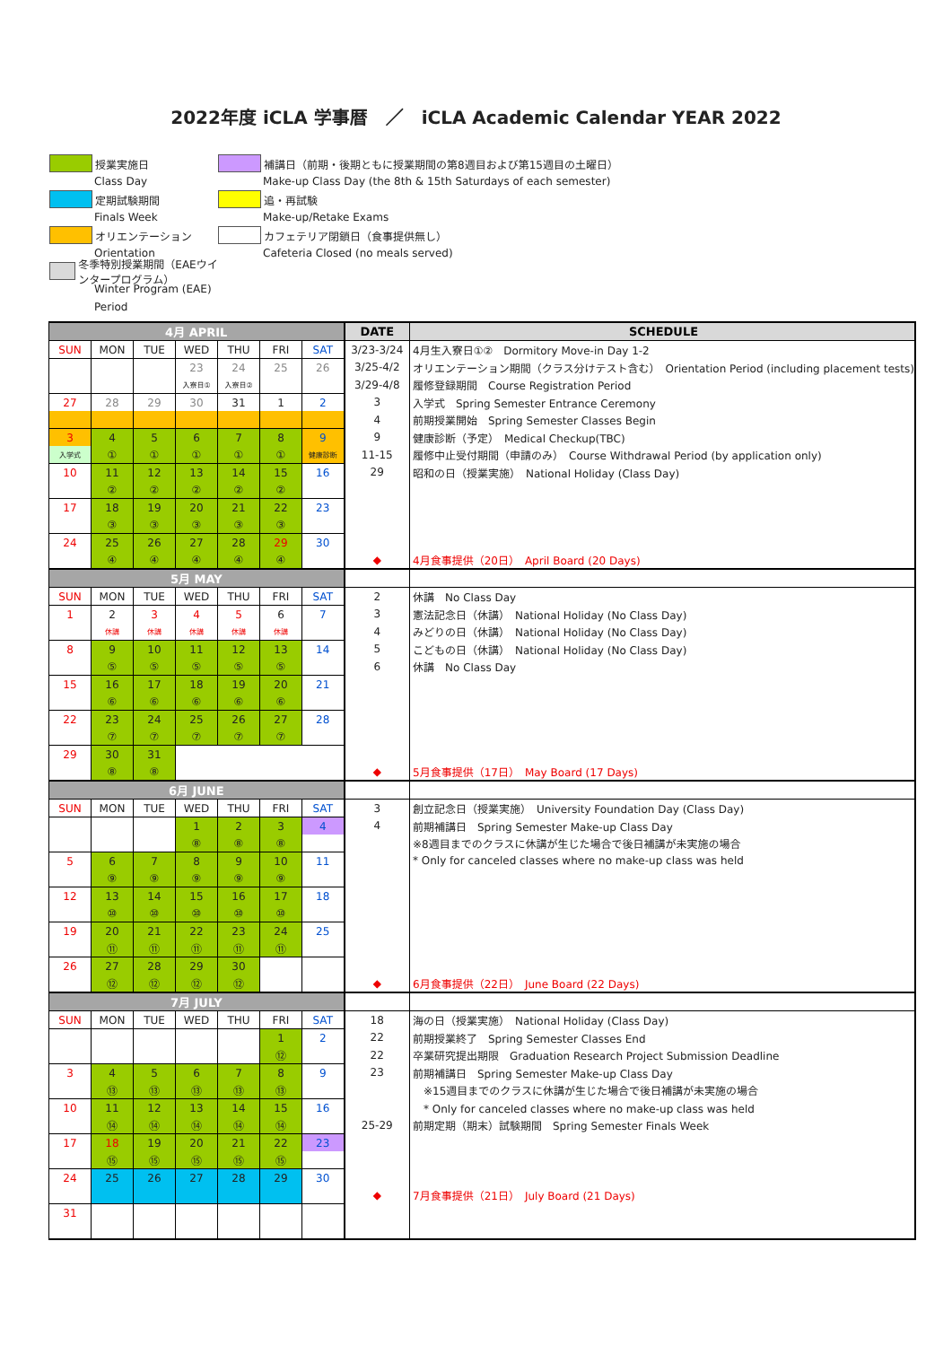2022年度 iCLA 学事暦　／　iCLA Academic Calendar YEAR 2022
授業実施日
Class Day
定期試験期間
Finals Week
オリエンテーション
Orientation
冬季特別授業期間（EAEウインタープログラム）
Winter Program (EAE) Period
補講日（前期・後期ともに授業期間の第8週目および第15週目の土曜日）
Make-up Class Day (the 8th & 15th Saturdays of each semester)
追・再試験
Make-up/Retake Exams
カフェテリア閉鎖日（食事提供無し）
Cafeteria Closed (no meals served)
| 4月 APRIL | | | | | | | DATE | SCHEDULE |
| SUN | MON | TUE | WED | THU | FRI | SAT | 3/23-3/24 | 4月生入寮日①② Dormitory Move-in Day 1-2 |
| | | | 23 | 24 | 25 | 26 | 3/25-4/2 | オリエンテーション期間（クラス分けテスト含む） Orientation Period (including placement tests) |
| | | | 入寮日① | 入寮日② | | | 3/29-4/8 | 履修登録期間 Course Registration Period |
| 27 | 28 | 29 | 30 | 31 | 1 | 2 | 3 | 入学式 Spring Semester Entrance Ceremony |
| | | | | | | | 4 | 前期授業開始 Spring Semester Classes Begin |
| 3 | 4 | 5 | 6 | 7 | 8 | 9 | 9 | 健康診断（予定） Medical Checkup(TBC) |
| 入学式 | ① | ① | ① | ① | ① | 健康診断 | 11-15 | 履修中止受付期間（申請のみ） Course Withdrawal Period (by application only) |
| 10 | 11 | 12 | 13 | 14 | 15 | 16 | 29 | 昭和の日（授業実施） National Holiday (Class Day) |
| | ② | ② | ② | ② | ② | | | |
| 17 | 18 | 19 | 20 | 21 | 22 | 23 | | |
| | ③ | ③ | ③ | ③ | ③ | | | |
| 24 | 25 | 26 | 27 | 28 | 29 | 30 | | |
| | ④ | ④ | ④ | ④ | ④ | | ◆ | 4月食事提供（20日） April Board (20 Days) |
| 5月 MAY | | | | | | | | |
| SUN | MON | TUE | WED | THU | FRI | SAT | 2 | 休講 No Class Day |
| 1 | 2 | 3 | 4 | 5 | 6 | 7 | 3 | 憲法記念日（休講） National Holiday (No Class Day) |
| | 休講 | 休講 | 休講 | 休講 | 休講 | | 4 | みどりの日（休講） National Holiday (No Class Day) |
| 8 | 9 | 10 | 11 | 12 | 13 | 14 | 5 | こどもの日（休講） National Holiday (No Class Day) |
| | ⑤ | ⑤ | ⑤ | ⑤ | ⑤ | | 6 | 休講 No Class Day |
| 15 | 16 | 17 | 18 | 19 | 20 | 21 | | |
| | ⑥ | ⑥ | ⑥ | ⑥ | ⑥ | | | |
| 22 | 23 | 24 | 25 | 26 | 27 | 28 | | |
| | ⑦ | ⑦ | ⑦ | ⑦ | ⑦ | | | |
| 29 | 30 | 31 | | | | | | |
| | ⑧ | ⑧ | | | | | ◆ | 5月食事提供（17日） May Board (17 Days) |
| 6月 JUNE | | | | | | | | |
| SUN | MON | TUE | WED | THU | FRI | SAT | 3 | 創立記念日（授業実施） University Foundation Day (Class Day) |
| | | | 1 | 2 | 3 | 4 | 4 | 前期補講日 Spring Semester Make-up Class Day |
| | | | ⑧ | ⑧ | ⑧ | | | ※8週目までのクラスに休講が生じた場合で後日補講が未実施の場合 |
| 5 | 6 | 7 | 8 | 9 | 10 | 11 | | * Only for canceled classes where no make-up class was held |
| | ⑨ | ⑨ | ⑨ | ⑨ | ⑨ | | | |
| 12 | 13 | 14 | 15 | 16 | 17 | 18 | | |
| | ⑩ | ⑩ | ⑩ | ⑩ | ⑩ | | | |
| 19 | 20 | 21 | 22 | 23 | 24 | 25 | | |
| | ⑪ | ⑪ | ⑪ | ⑪ | ⑪ | | | |
| 26 | 27 | 28 | 29 | 30 | | | | |
| | ⑫ | ⑫ | ⑫ | ⑫ | | | ◆ | 6月食事提供（22日） June Board (22 Days) |
| 7月 JULY | | | | | | | | |
| SUN | MON | TUE | WED | THU | FRI | SAT | 18 | 海の日（授業実施） National Holiday (Class Day) |
| | | | | | 1 | 2 | 22 | 前期授業終了 Spring Semester Classes End |
| | | | | | ⑫ | | 22 | 卒業研究提出期限 Graduation Research Project Submission Deadline |
| 3 | 4 | 5 | 6 | 7 | 8 | 9 | 23 | 前期補講日 Spring Semester Make-up Class Day |
| | ⑬ | ⑬ | ⑬ | ⑬ | ⑬ | | | ※15週目までのクラスに休講が生じた場合で後日補講が未実施の場合 |
| 10 | 11 | 12 | 13 | 14 | 15 | 16 | | * Only for canceled classes where no make-up class was held |
| | ⑭ | ⑭ | ⑭ | ⑭ | ⑭ | | 25-29 | 前期定期（期末）試験期間 Spring Semester Finals Week |
| 17 | 18 | 19 | 20 | 21 | 22 | 23 | | |
| | ⑮ | ⑮ | ⑮ | ⑮ | ⑮ | | | |
| 24 | 25 | 26 | 27 | 28 | 29 | 30 | | |
| | | | | | | | ◆ | 7月食事提供（21日） July Board (21 Days) |
| 31 | | | | | | | | |